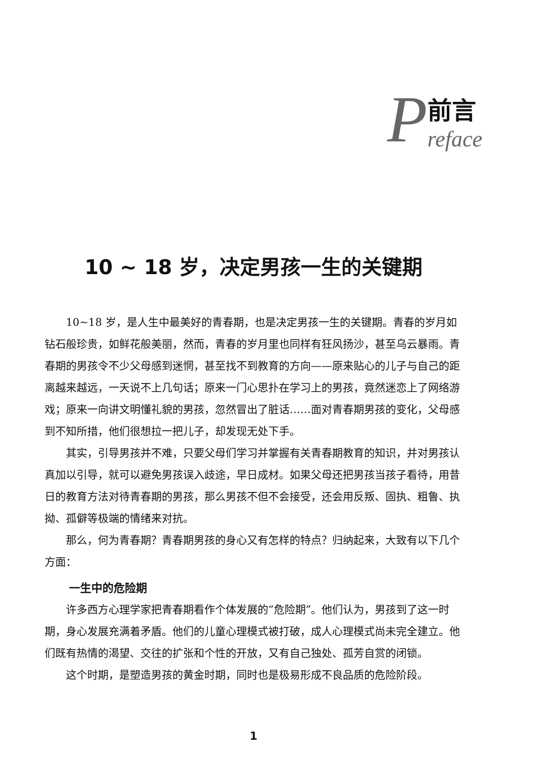P前言
reface
10 ~ 18 岁，决定男孩一生的关键期
10~18 岁，是人生中最美好的青春期，也是决定男孩一生的关键期。青春的岁月如钻石般珍贵，如鲜花般美丽，然而，青春的岁月里也同样有狂风扬沙，甚至乌云暴雨。青春期的男孩令不少父母感到迷惘，甚至找不到教育的方向——原来贴心的儿子与自己的距离越来越远，一天说不上几句话；原来一门心思扑在学习上的男孩，竟然迷恋上了网络游戏；原来一向讲文明懂礼貌的男孩，忽然冒出了脏话……面对青春期男孩的变化，父母感到不知所措，他们很想拉一把儿子，却发现无处下手。
其实，引导男孩并不难，只要父母们学习并掌握有关青春期教育的知识，并对男孩认真加以引导，就可以避免男孩误入歧途，早日成材。如果父母还把男孩当孩子看待，用昔日的教育方法对待青春期的男孩，那么男孩不但不会接受，还会用反叛、固执、粗鲁、执拗、孤僻等极端的情绪来对抗。
那么，何为青春期？青春期男孩的身心又有怎样的特点？归纳起来，大致有以下几个方面：
一生中的危险期
许多西方心理学家把青春期看作个体发展的“危险期”。他们认为，男孩到了这一时期，身心发展充满着矛盾。他们的儿童心理模式被打破，成人心理模式尚未完全建立。他们既有热情的渴望、交往的扩张和个性的开放，又有自己独处、孤芳自赏的闭锁。
这个时期，是塑造男孩的黄金时期，同时也是极易形成不良品质的危险阶段。
1